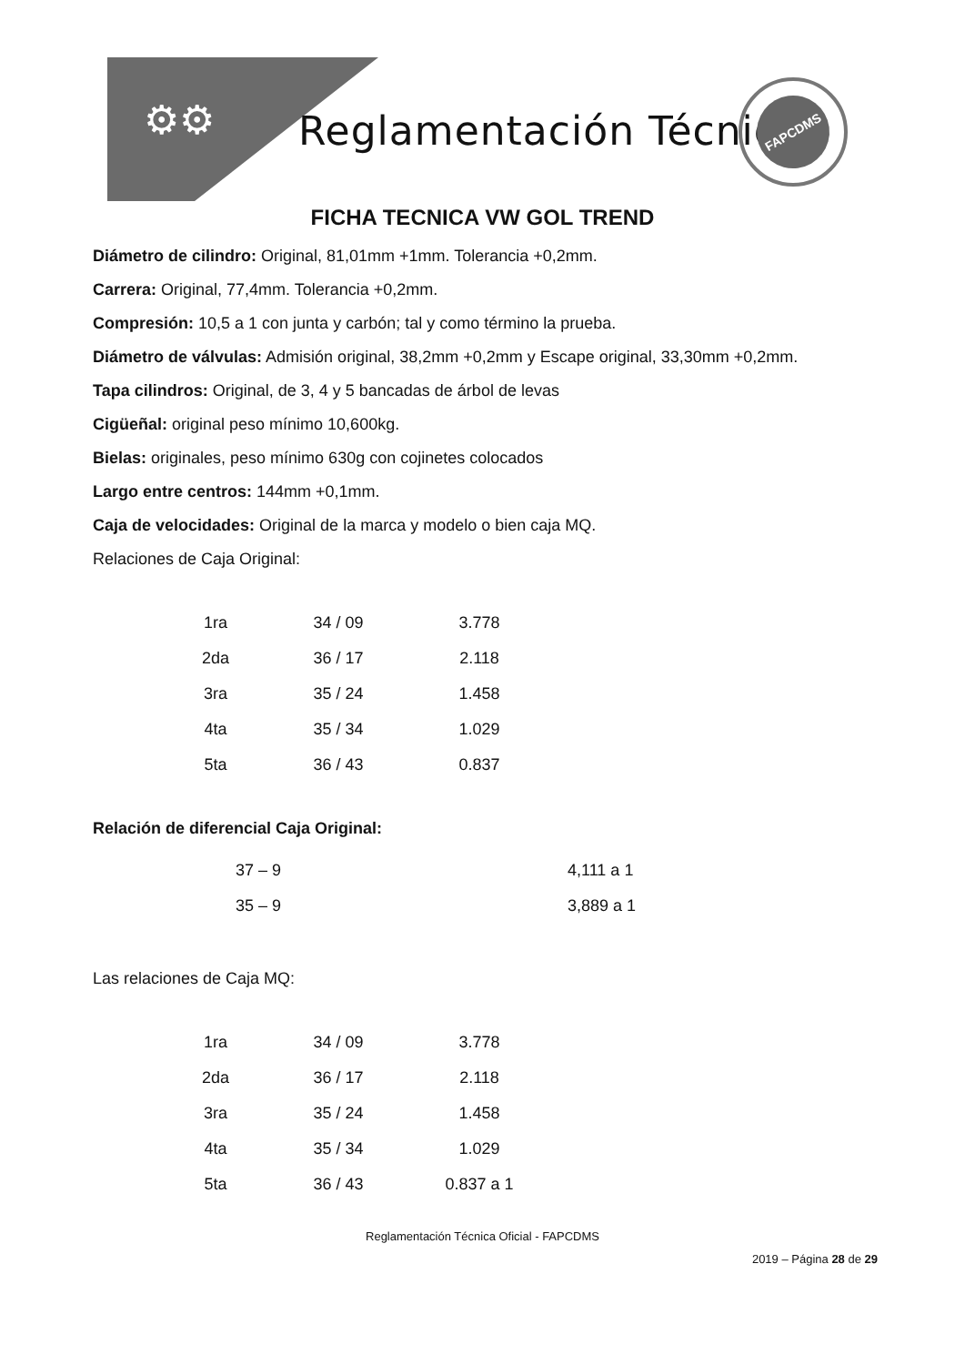⚙⚙ Reglamentación Técnica
FAPCDMS
FICHA TECNICA VW GOL TREND
Diámetro de cilindro: Original, 81,01mm +1mm. Tolerancia +0,2mm.
Carrera: Original, 77,4mm. Tolerancia +0,2mm.
Compresión: 10,5 a 1 con junta y carbón; tal y como término la prueba.
Diámetro de válvulas: Admisión original, 38,2mm +0,2mm y Escape original, 33,30mm +0,2mm.
Tapa cilindros: Original, de 3, 4 y 5 bancadas de árbol de levas
Cigüeñal: original peso mínimo 10,600kg.
Bielas: originales, peso mínimo 630g con cojinetes colocados
Largo entre centros: 144mm +0,1mm.
Caja de velocidades: Original de la marca y modelo o bien caja MQ.
Relaciones de Caja Original:
| 1ra | 34 / 09 | 3.778 |
| 2da | 36 / 17 | 2.118 |
| 3ra | 35 / 24 | 1.458 |
| 4ta | 35 / 34 | 1.029 |
| 5ta | 36 / 43 | 0.837 |
Relación de diferencial Caja Original:
| 37 – 9 | 4,111 a 1 |
| 35 – 9 | 3,889 a 1 |
Las relaciones de Caja MQ:
| 1ra | 34 / 09 | 3.778 |
| 2da | 36 / 17 | 2.118 |
| 3ra | 35 / 24 | 1.458 |
| 4ta | 35 / 34 | 1.029 |
| 5ta | 36 / 43 | 0.837 a 1 |
Reglamentación Técnica Oficial - FAPCDMS
2019 – Página 28 de 29